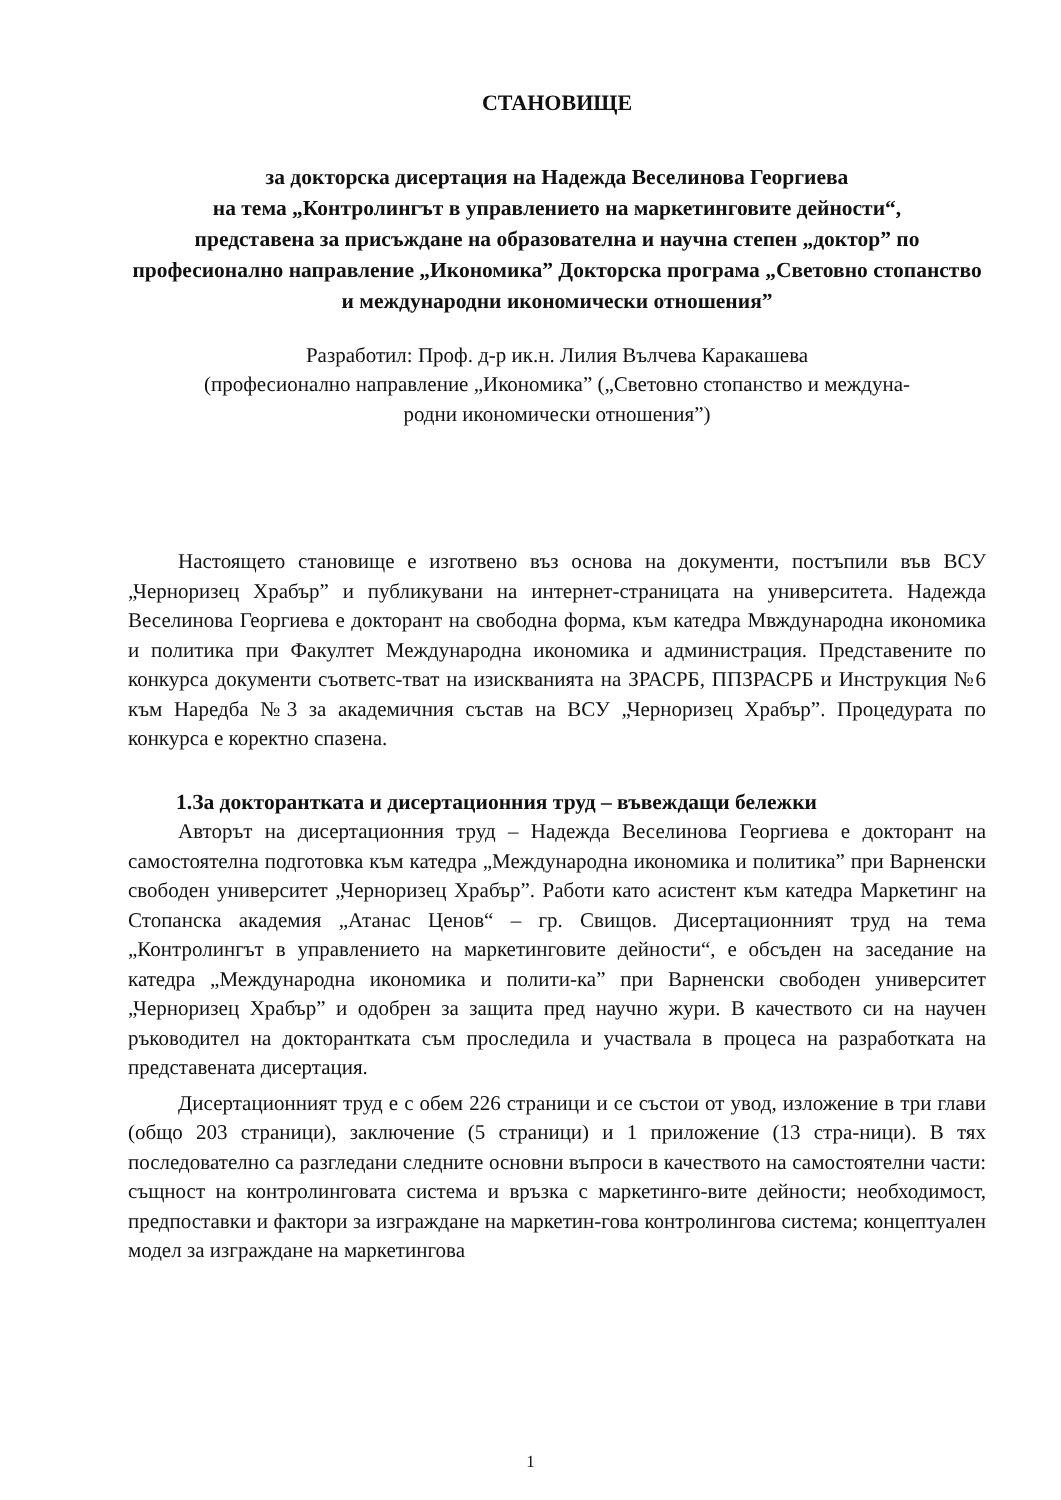СТАНОВИЩЕ
за докторска дисертация на Надежда Веселинова Георгиева
на тема „Контролингът в управлението на маркетинговите дейности“,
представена за присъждане на образователна и научна степен „доктор” по професионално направление „Икономика” Докторска програма „Световно стопанство и международни икономически отношения”
Разработил: Проф. д-р ик.н. Лилия Вълчева Каракашева
(професионално направление „Икономика” („Световно стопанство и междуна-
родни икономически отношения”)
Настоящето становище е изготвено въз основа на документи, постъпили във ВСУ „Черноризец Храбър” и публикувани на интернет-страницата на университета. Надежда Веселинова Георгиева е докторант на свободна форма, към катедра Мвждународна икономика и политика при Факултет Международна икономика и администрация. Представените по конкурса документи съответс-тват на изискванията на ЗРАСРБ, ППЗРАСРБ и Инструкция №6 към Наредба №3 за академичния състав на ВСУ „Черноризец Храбър”. Процедурата по конкурса е коректно спазена.
1.За докторантката и дисертационния труд – въвеждащи бележки
Авторът на дисертационния труд – Надежда Веселинова Георгиева е докторант на самостоятелна подготовка към катедра „Международна икономика и политика” при Варненски свободен университет „Черноризец Храбър”. Работи като асистент към катедра Маркетинг на Стопанска академия „Атанас Ценов“ – гр. Свищов. Дисертационният труд на тема „Контролингът в управлението на маркетинговите дейности“, е обсъден на заседание на катедра „Международна икономика и полити-ка” при Варненски свободен университет „Черноризец Храбър” и одобрен за защита пред научно жури. В качеството си на научен ръководител на докторантката съм проследила и участвала в процеса на разработката на представената дисертация.
Дисертационният труд е с обем 226 страници и се състои от увод, изложение в три глави (общо 203 страници), заключение (5 страници) и 1 приложение (13 стра-ници). В тях последователно са разгледани следните основни въпроси в качеството на самостоятелни части: същност на контролинговата система и връзка с маркетинго-вите дейности; необходимост, предпоставки и фактори за изграждане на маркетин-гова контролингова система; концептуален модел за изграждане на маркетингова
1